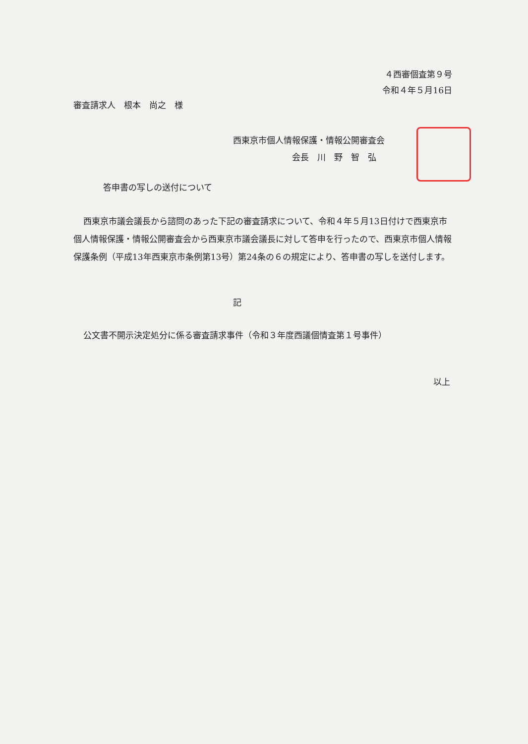４西審個査第９号
令和４年５月16日
審査請求人　根本　尚之　様
西東京市個人情報保護・情報公開審査会
　　　　　　　会長　川　野　智　弘
答申書の写しの送付について
西東京市議会議長から諮問のあった下記の審査請求について、令和４年５月13日付けで西東京市個人情報保護・情報公開審査会から西東京市議会議長に対して答申を行ったので、西東京市個人情報保護条例（平成13年西東京市条例第13号）第24条の６の規定により、答申書の写しを送付します。
記
公文書不開示決定処分に係る審査請求事件（令和３年度西議個情査第１号事件）
以上